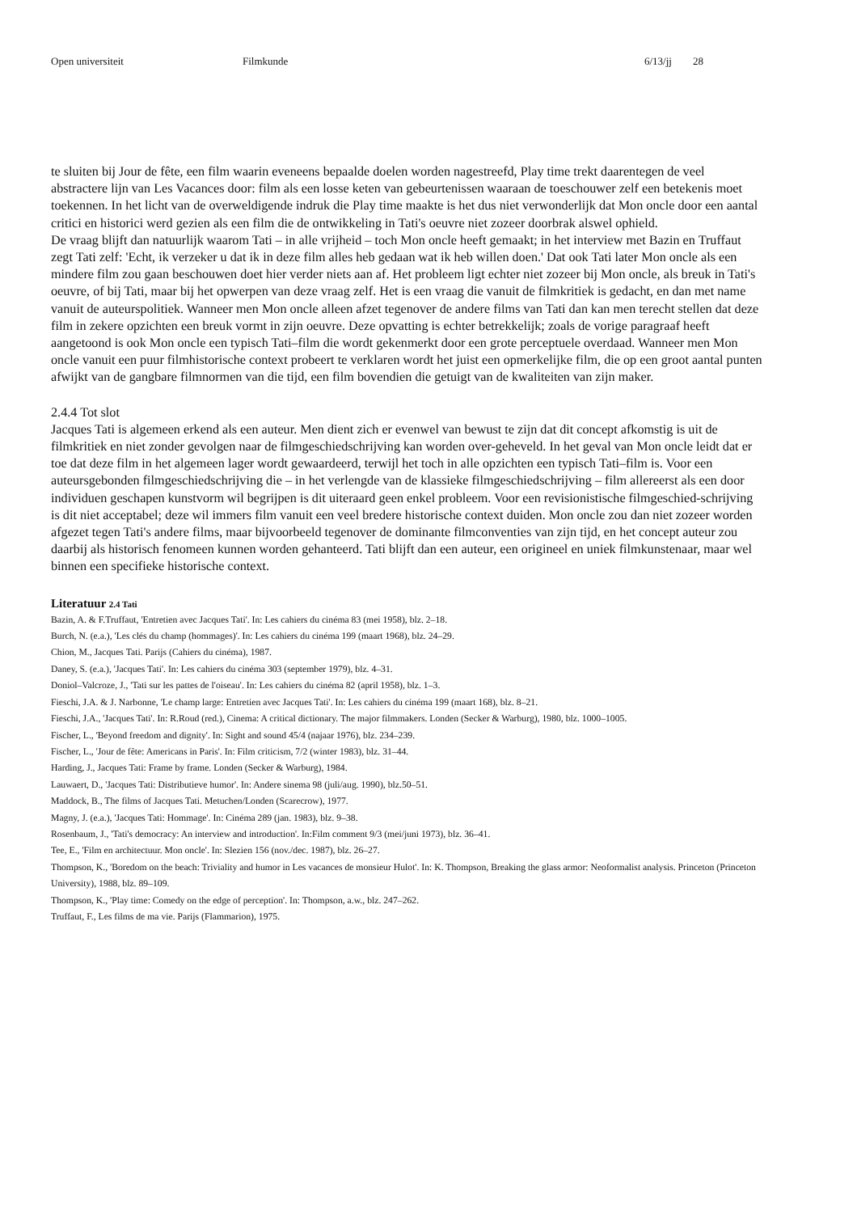Open universiteit Filmkunde 6/13/jj 28
te sluiten bij Jour de fête, een film waarin eveneens bepaalde doelen worden nagestreefd, Play time trekt daarentegen de veel abstractere lijn van Les Vacances door: film als een losse keten van gebeurtenissen waaraan de toeschouwer zelf een betekenis moet toekennen. In het licht van de overweldigende indruk die Play time maakte is het dus niet verwonderlijk dat Mon oncle door een aantal critici en historici werd gezien als een film die de ontwikkeling in Tati's oeuvre niet zozeer doorbrak alswel ophield.
De vraag blijft dan natuurlijk waarom Tati – in alle vrijheid – toch Mon oncle heeft gemaakt; in het interview met Bazin en Truffaut zegt Tati zelf: 'Echt, ik verzeker u dat ik in deze film alles heb gedaan wat ik heb willen doen.' Dat ook Tati later Mon oncle als een mindere film zou gaan beschouwen doet hier verder niets aan af. Het probleem ligt echter niet zozeer bij Mon oncle, als breuk in Tati's oeuvre, of bij Tati, maar bij het opwerpen van deze vraag zelf. Het is een vraag die vanuit de filmkritiek is gedacht, en dan met name vanuit de auteurspolitiek. Wanneer men Mon oncle alleen afzet tegenover de andere films van Tati dan kan men terecht stellen dat deze film in zekere opzichten een breuk vormt in zijn oeuvre. Deze opvatting is echter betrekkelijk; zoals de vorige paragraaf heeft aangetoond is ook Mon oncle een typisch Tati–film die wordt gekenmerkt door een grote perceptuele overdaad. Wanneer men Mon oncle vanuit een puur filmhistorische context probeert te verklaren wordt het juist een opmerkelijke film, die op een groot aantal punten afwijkt van de gangbare filmnormen van die tijd, een film bovendien die getuigt van de kwaliteiten van zijn maker.
2.4.4 Tot slot
Jacques Tati is algemeen erkend als een auteur. Men dient zich er evenwel van bewust te zijn dat dit concept afkomstig is uit de filmkritiek en niet zonder gevolgen naar de filmgeschiedschrijving kan worden over-geheveld. In het geval van Mon oncle leidt dat er toe dat deze film in het algemeen lager wordt gewaardeerd, terwijl het toch in alle opzichten een typisch Tati–film is. Voor een auteursgebonden filmgeschiedschrijving die – in het verlengde van de klassieke filmgeschiedschrijving – film allereerst als een door individuen geschapen kunstvorm wil begrijpen is dit uiteraard geen enkel probleem. Voor een revisionistische filmgeschied-schrijving is dit niet acceptabel; deze wil immers film vanuit een veel bredere historische context duiden. Mon oncle zou dan niet zozeer worden afgezet tegen Tati's andere films, maar bijvoorbeeld tegenover de dominante filmconventies van zijn tijd, en het concept auteur zou daarbij als historisch fenomeen kunnen worden gehanteerd. Tati blijft dan een auteur, een origineel en uniek filmkunstenaar, maar wel binnen een specifieke historische context.
Literatuur 2.4 Tati
Bazin, A. & F.Truffaut, 'Entretien avec Jacques Tati'. In: Les cahiers du cinéma 83 (mei 1958), blz. 2–18.
Burch, N. (e.a.), 'Les clés du champ (hommages)'. In: Les cahiers du cinéma 199 (maart 1968), blz. 24–29.
Chion, M., Jacques Tati. Parijs (Cahiers du cinéma), 1987.
Daney, S. (e.a.), 'Jacques Tati'. In: Les cahiers du cinéma 303 (september 1979), blz. 4–31.
Doniol–Valcroze, J., 'Tati sur les pattes de l'oiseau'. In: Les cahiers du cinéma 82 (april 1958), blz. 1–3.
Fieschi, J.A. & J. Narbonne, 'Le champ large: Entretien avec Jacques Tati'. In: Les cahiers du cinéma 199 (maart 168), blz. 8–21.
Fieschi, J.A., 'Jacques Tati'. In: R.Roud (red.), Cinema: A critical dictionary. The major filmmakers. Londen (Secker & Warburg), 1980, blz. 1000–1005.
Fischer, L., 'Beyond freedom and dignity'. In: Sight and sound 45/4 (najaar 1976), blz. 234–239.
Fischer, L., 'Jour de fête: Americans in Paris'. In: Film criticism, 7/2 (winter 1983), blz. 31–44.
Harding, J., Jacques Tati: Frame by frame. Londen (Secker & Warburg), 1984.
Lauwaert, D., 'Jacques Tati: Distributieve humor'. In: Andere sinema 98 (juli/aug. 1990), blz.50–51.
Maddock, B., The films of Jacques Tati. Metuchen/Londen (Scarecrow), 1977.
Magny, J. (e.a.), 'Jacques Tati: Hommage'. In: Cinéma 289 (jan. 1983), blz. 9–38.
Rosenbaum, J., 'Tati's democracy: An interview and introduction'. In:Film comment 9/3 (mei/juni 1973), blz. 36–41.
Tee, E., 'Film en architectuur. Mon oncle'. In: Slezien 156 (nov./dec. 1987), blz. 26–27.
Thompson, K., 'Boredom on the beach: Triviality and humor in Les vacances de monsieur Hulot'. In: K. Thompson, Breaking the glass armor: Neoformalist analysis. Princeton (Princeton University), 1988, blz. 89–109.
Thompson, K., 'Play time: Comedy on the edge of perception'. In: Thompson, a.w., blz. 247–262.
Truffaut, F., Les films de ma vie. Parijs (Flammarion), 1975.